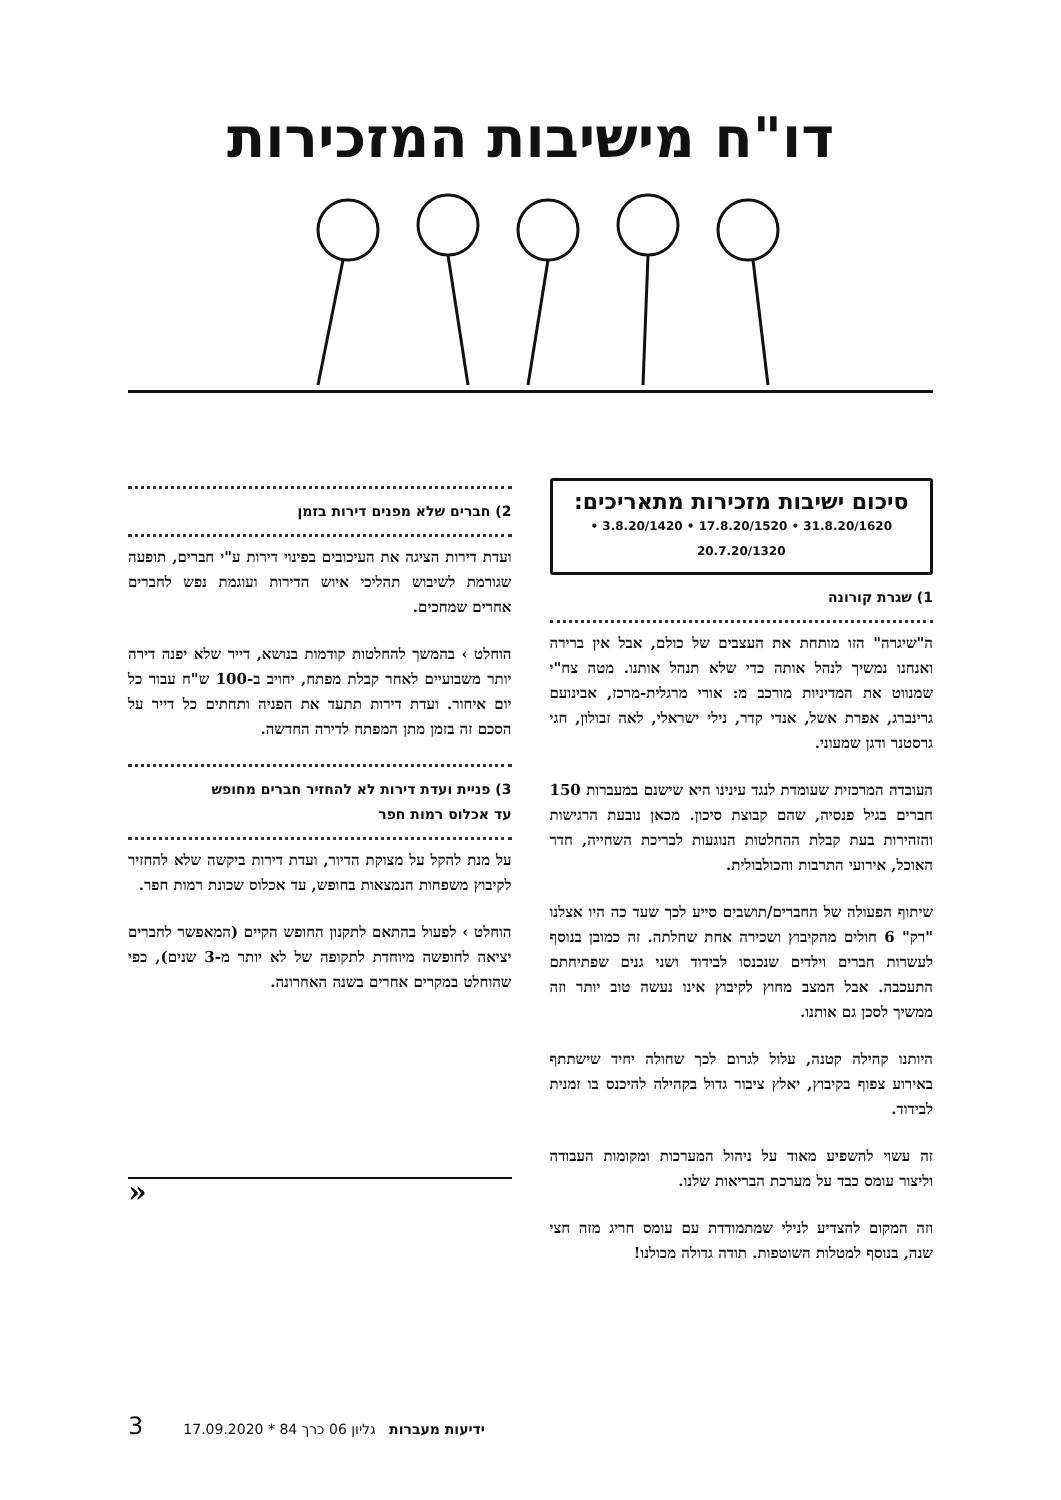דו"ח מישיבות המזכירות
סיכום ישיבות מזכירות מתאריכים:
31.8.20/1620 • 17.8.20/1520 • 3.8.20/1420 • 20.7.20/1320
1) שגרת קורונה
ה"שיגרה" הזו מותחת את העצבים של כולם, אבל אין ברירה ואנחנו נמשיך לנהל אותה כדי שלא תנהל אותנו. מטה צח"י שמנווט את המדיניות מורכב מ: אורי מרגלית-מרכז, אבינועם גרינברג, אפרת אשל, אנדי קדר, נילי ישראלי, לאה זבולון, חגי גרסטנר ודגן שמעוני.
העובדה המרכזית שעומדת לנגד עינינו היא שישנם במעברות 150 חברים בגיל פנסיה, שהם קבוצת סיכון. מכאן נובעת הרגישות והזהירות בעת קבלת ההחלטות הנוגעות לבריכת השחייה, חדר האוכל, אירועי התרבות והכולבולית.
שיתוף הפעולה של החברים/תושבים סייע לכך שעד כה היו אצלנו "רק" 6 חולים מהקיבוץ ושכירה אחת שחלתה. זה כמובן בנוסף לעשרות חברים וילדים שנכנסו לבידוד ושני גנים שפתיחתם התעכבה. אבל המצב מחוץ לקיבוץ אינו נעשה טוב יותר וזה ממשיך לסכן גם אותנו.
היותנו קהילה קטנה, עלול לגרום לכך שחולה יחיד שישתתף באירוע צפוף בקיבוץ, יאלץ ציבור גדול בקהילה להיכנס בו זמנית לבידוד.
זה עשוי להשפיע מאוד על ניהול המערכות ומקומות העבודה וליצור עומס כבד על מערכת הבריאות שלנו.
וזה המקום להצדיע לנילי שמתמודדת עם עומס חריג מזה חצי שנה, בנוסף למטלות השוטפות. תודה גדולה מכולנו!
2) חברים שלא מפנים דירות בזמן
ועדת דירות הציגה את העיכובים בפינוי דירות ע"י חברים, תופעה שגורמת לשיבוש תהליכי איוש הדירות ועוגמת נפש לחברים אחרים שמחכים.
הוחלט › בהמשך להחלטות קודמות בנושא, דייר שלא יפנה דירה יותר משבועיים לאחר קבלת מפתח, יחויב ב-100 ש"ח עבור כל יום איחור. ועדת דירות תתעד את הפניה ותחתים כל דייר על הסכם זה בזמן מתן המפתח לדירה החדשה.
3) פניית ועדת דירות לא להחזיר חברים מחופש
עד אכלוס רמות חפר
על מנת להקל על מצוקת הדיור, ועדת דירות ביקשה שלא להחזיר לקיבוץ משפחות הנמצאות בחופש, עד אכלוס שכונת רמות חפר.
הוחלט › לפעול בהתאם לתקנון החופש הקיים (המאפשר לחברים יציאה לחופשה מיוחדת לתקופה של לא יותר מ-3 שנים), כפי שהוחלט במקרים אחרים בשנה האחרונה.
«
ידיעות מעברות גליון 06 כרך 84 * 17.09.2020 3